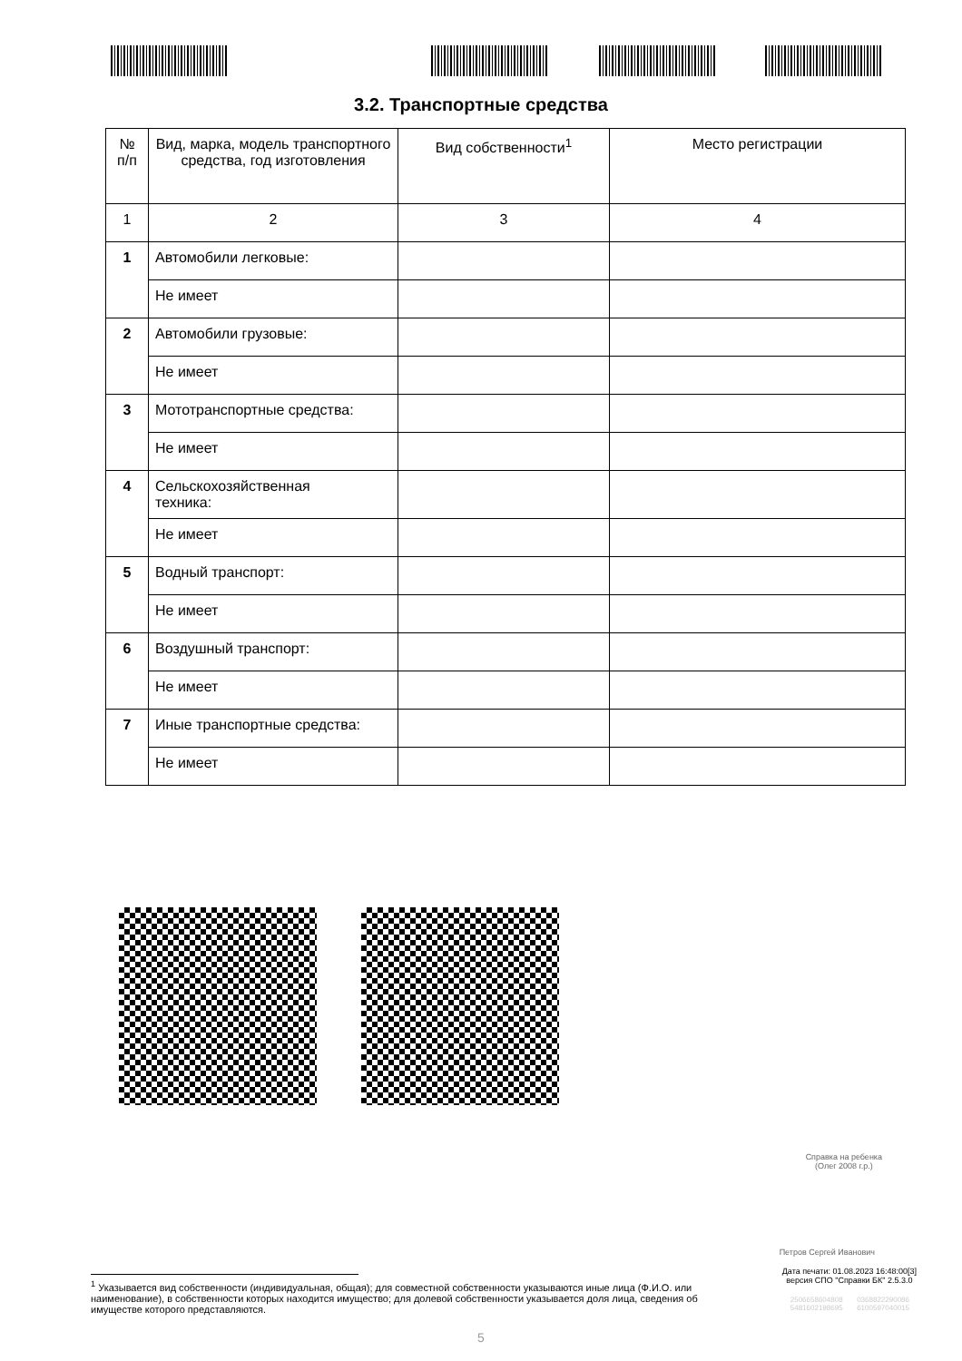3.2. Транспортные средства
| № п/п | Вид, марка, модель транспортного средства, год изготовления | Вид собственности<sup>1</sup> | Место регистрации |
| --- | --- | --- | --- |
| 1 | 2 | 3 | 4 |
| 1 | Автомобили легковые: | | |
| | Не имеет | | |
| 2 | Автомобили грузовые: | | |
| | Не имеет | | |
| 3 | Мототранспортные средства: | | |
| | Не имеет | | |
| 4 | Сельскохозяйственная техника: | | |
| | Не имеет | | |
| 5 | Водный транспорт: | | |
| | Не имеет | | |
| 6 | Воздушный транспорт: | | |
| | Не имеет | | |
| 7 | Иные транспортные средства: | | |
| | Не имеет | | |
Справка на ребенка
(Олег 2008 г.р.)
Петров Сергей Иванович
Дата печати: 01.08.2023 16:48:00[3]
версия СПО "Справки БК" 2.5.3.0
2506658604808 0368822290086
5481602198695 6100597040015
<sup>1</sup> Указывается вид собственности (индивидуальная, общая); для совместной собственности указываются иные лица (Ф.И.О. или наименование), в собственности которых находится имущество; для долевой собственности указывается доля лица, сведения об имуществе которого представляются.
5